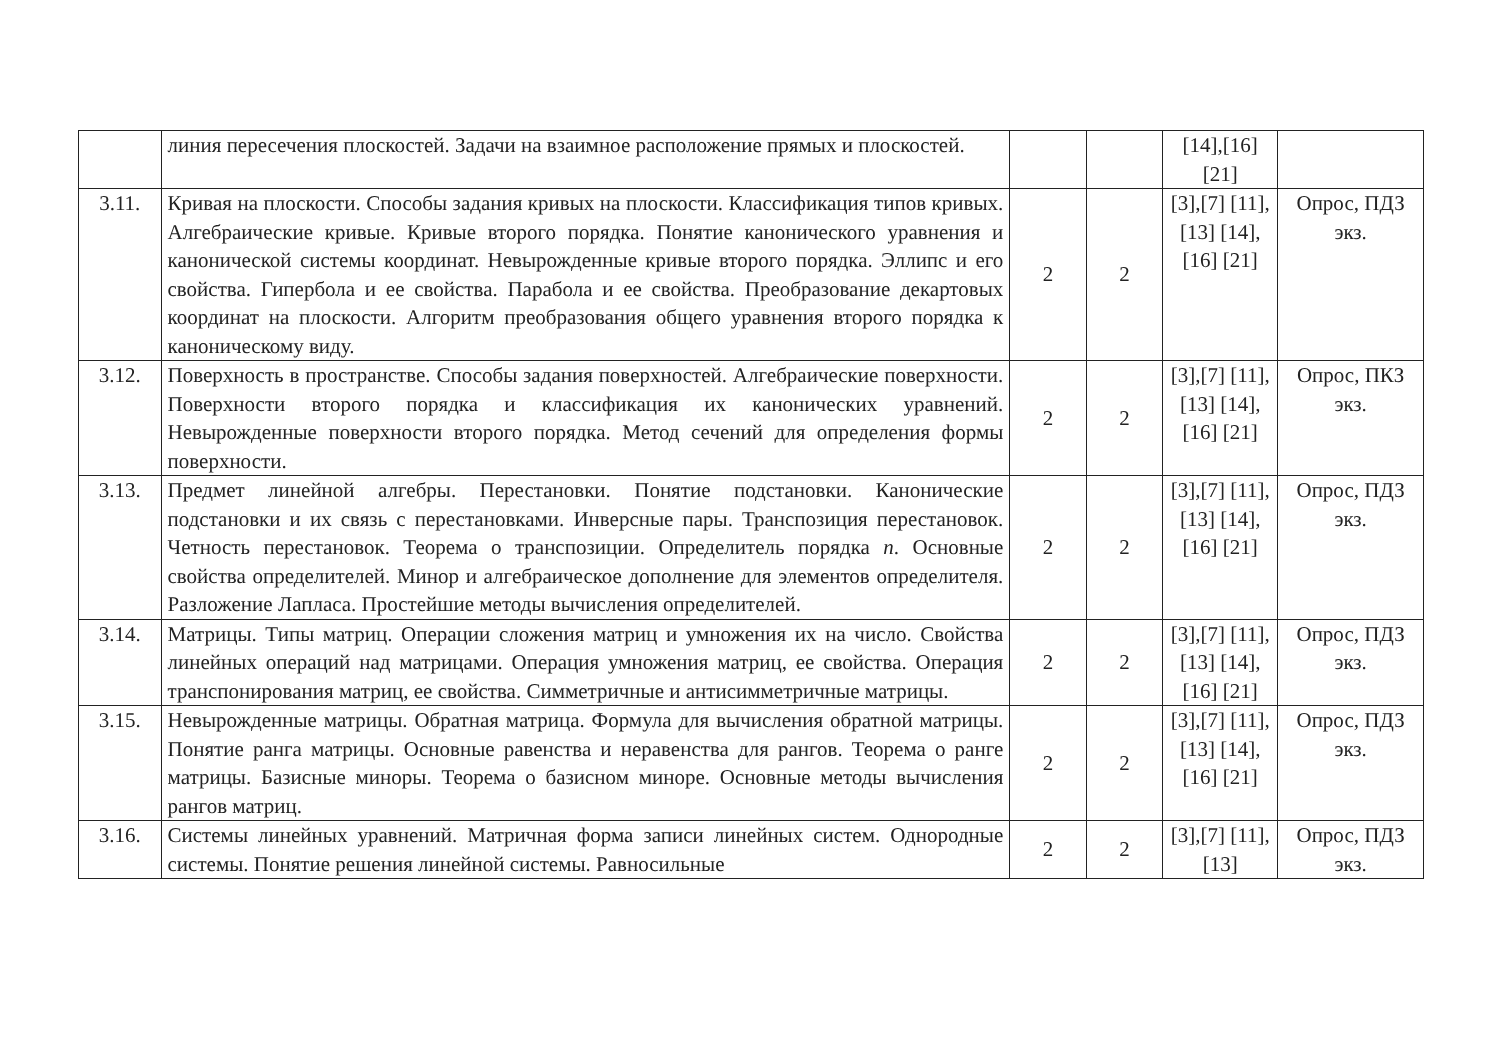| | линия пересечения плоскостей. Задачи на взаимное расположение прямых и плоскостей. | | | [14],[16] [21] | |
| 3.11. | Кривая на плоскости. Способы задания кривых на плоскости. Классификация типов кривых. Алгебраические кривые. Кривые второго порядка. Понятие канонического уравнения и канонической системы координат. Невырожденные кривые второго порядка. Эллипс и его свойства. Гипербола и ее свойства. Парабола и ее свойства. Преобразование декартовых координат на плоскости. Алгоритм преобразования общего уравнения второго порядка к каноническому виду. | 2 | 2 | [3],[7] [11],[13] [14],[16] [21] | Опрос, ПДЗ экз. |
| 3.12. | Поверхность в пространстве. Способы задания поверхностей. Алгебраические поверхности. Поверхности второго порядка и классификация их канонических уравнений. Невырожденные поверхности второго порядка. Метод сечений для определения формы поверхности. | 2 | 2 | [3],[7] [11],[13] [14],[16] [21] | Опрос, ПКЗ экз. |
| 3.13. | Предмет линейной алгебры. Перестановки. Понятие подстановки. Канонические подстановки и их связь с перестановками. Инверсные пары. Транспозиция перестановок. Четность перестановок. Теорема о транспозиции. Определитель порядка n . Основные свойства определителей. Минор и алгебраическое дополнение для элементов определителя. Разложение Лапласа. Простейшие методы вычисления определителей. | 2 | 2 | [3],[7] [11],[13] [14],[16] [21] | Опрос, ПДЗ экз. |
| 3.14. | Матрицы. Типы матриц. Операции сложения матриц и умножения их на число. Свойства линейных операций над матрицами. Операция умножения матриц, ее свойства. Операция транспонирования матриц, ее свойства. Симметричные и антисимметричные матрицы. | 2 | 2 | [3],[7] [11],[13] [14],[16] [21] | Опрос, ПДЗ экз. |
| 3.15. | Невырожденные матрицы. Обратная матрица. Формула для вычисления обратной матрицы. Понятие ранга матрицы. Основные равенства и неравенства для рангов. Теорема о ранге матрицы. Базисные миноры. Теорема о базисном миноре. Основные методы вычисления рангов матриц. | 2 | 2 | [3],[7] [11],[13] [14],[16] [21] | Опрос, ПДЗ экз. |
| 3.16. | Системы линейных уравнений. Матричная форма записи линейных систем. Однородные системы. Понятие решения линейной системы. Равносильные | 2 | 2 | [3],[7] [11],[13] | Опрос, ПДЗ экз. |